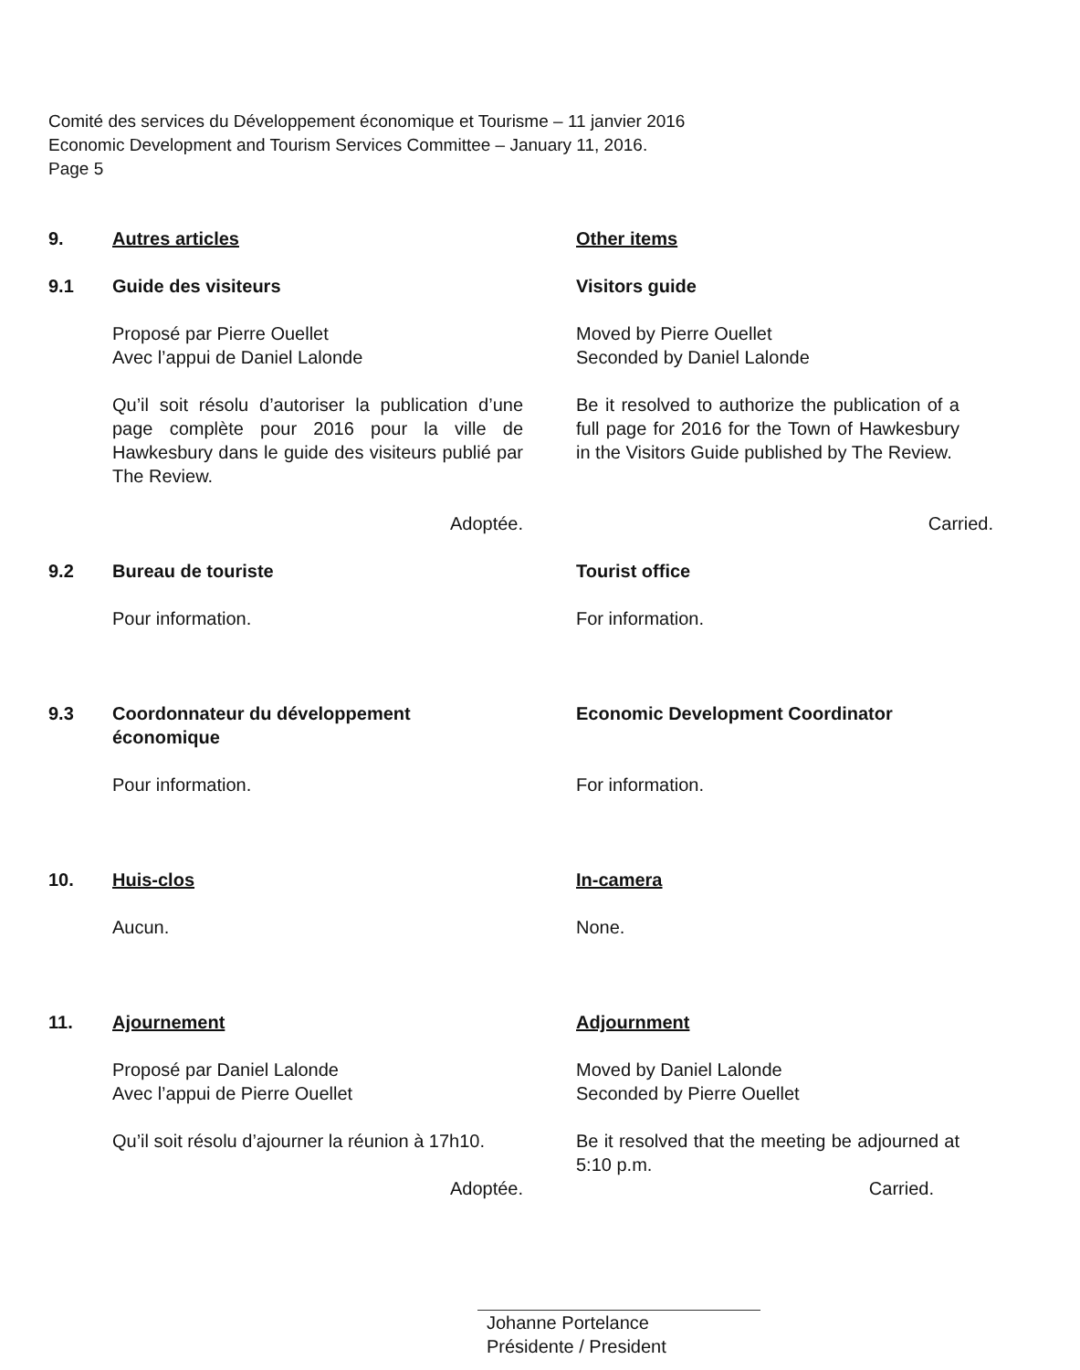Comité des services du Développement économique et Tourisme – 11 janvier 2016
Economic Development and Tourism Services Committee – January 11, 2016.
Page 5
9. Autres articles Other items
9.1 Guide des visiteurs Visitors guide
Proposé par Pierre Ouellet
Avec l’appui de Daniel Lalonde
Moved by Pierre Ouellet
Seconded by Daniel Lalonde
Qu’il soit résolu d’autoriser la publication d’une page complète pour 2016 pour la ville de Hawkesbury dans le guide des visiteurs publié par The Review.
Be it resolved to authorize the publication of a full page for 2016 for the Town of Hawkesbury in the Visitors Guide published by The Review.
Adoptée. Carried.
9.2 Bureau de touriste Tourist office
Pour information. For information.
9.3 Coordonnateur du développement économique
Economic Development Coordinator
Pour information. For information.
10. Huis-clos In-camera
Aucun. None.
11. Ajournement Adjournment
Proposé par Daniel Lalonde
Avec l’appui de Pierre Ouellet
Moved by Daniel Lalonde
Seconded by Pierre Ouellet
Qu’il soit résolu d’ajourner la réunion à 17h10.
Be it resolved that the meeting be adjourned at 5:10 p.m.
Adoptée. Carried.
Johanne Portelance
Présidente / President